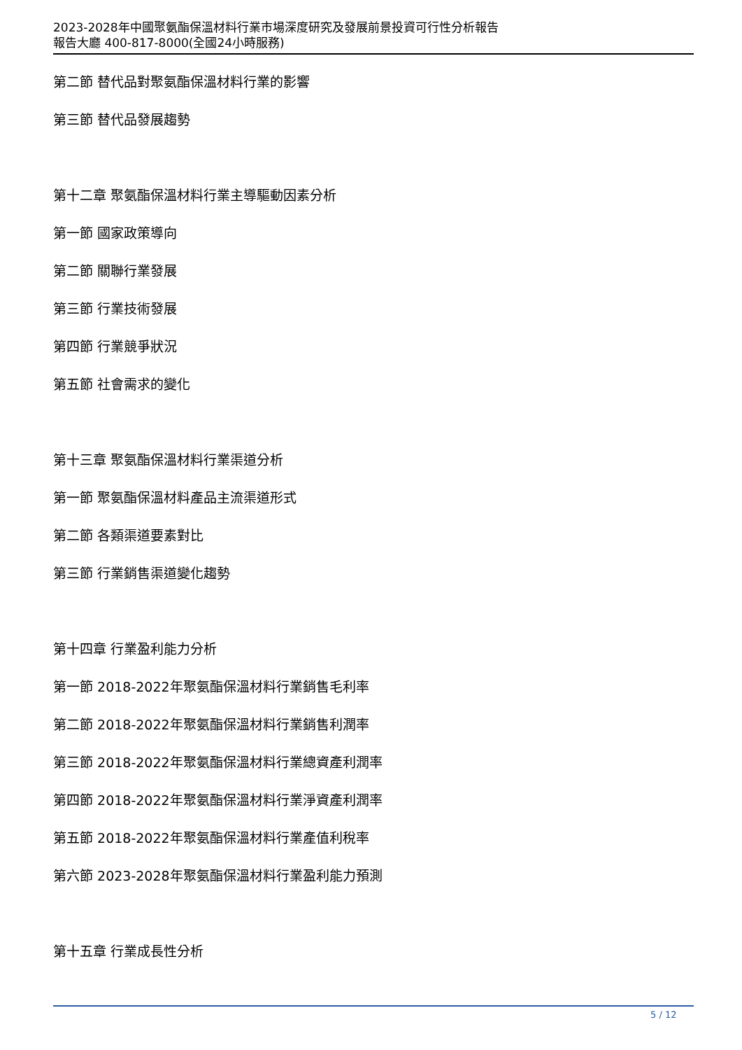2023-2028年中國聚氨酯保溫材料行業市場深度研究及發展前景投資可行性分析報告
報告大廳 400-817-8000(全國24小時服務)
第二節 替代品對聚氨酯保溫材料行業的影響
第三節 替代品發展趨勢
第十二章 聚氨酯保溫材料行業主導驅動因素分析
第一節 國家政策導向
第二節 關聯行業發展
第三節 行業技術發展
第四節 行業競爭狀況
第五節 社會需求的變化
第十三章 聚氨酯保溫材料行業渠道分析
第一節 聚氨酯保溫材料產品主流渠道形式
第二節 各類渠道要素對比
第三節 行業銷售渠道變化趨勢
第十四章 行業盈利能力分析
第一節 2018-2022年聚氨酯保溫材料行業銷售毛利率
第二節 2018-2022年聚氨酯保溫材料行業銷售利潤率
第三節 2018-2022年聚氨酯保溫材料行業總資產利潤率
第四節 2018-2022年聚氨酯保溫材料行業淨資產利潤率
第五節 2018-2022年聚氨酯保溫材料行業產值利稅率
第六節 2023-2028年聚氨酯保溫材料行業盈利能力預測
第十五章 行業成長性分析
5 / 12